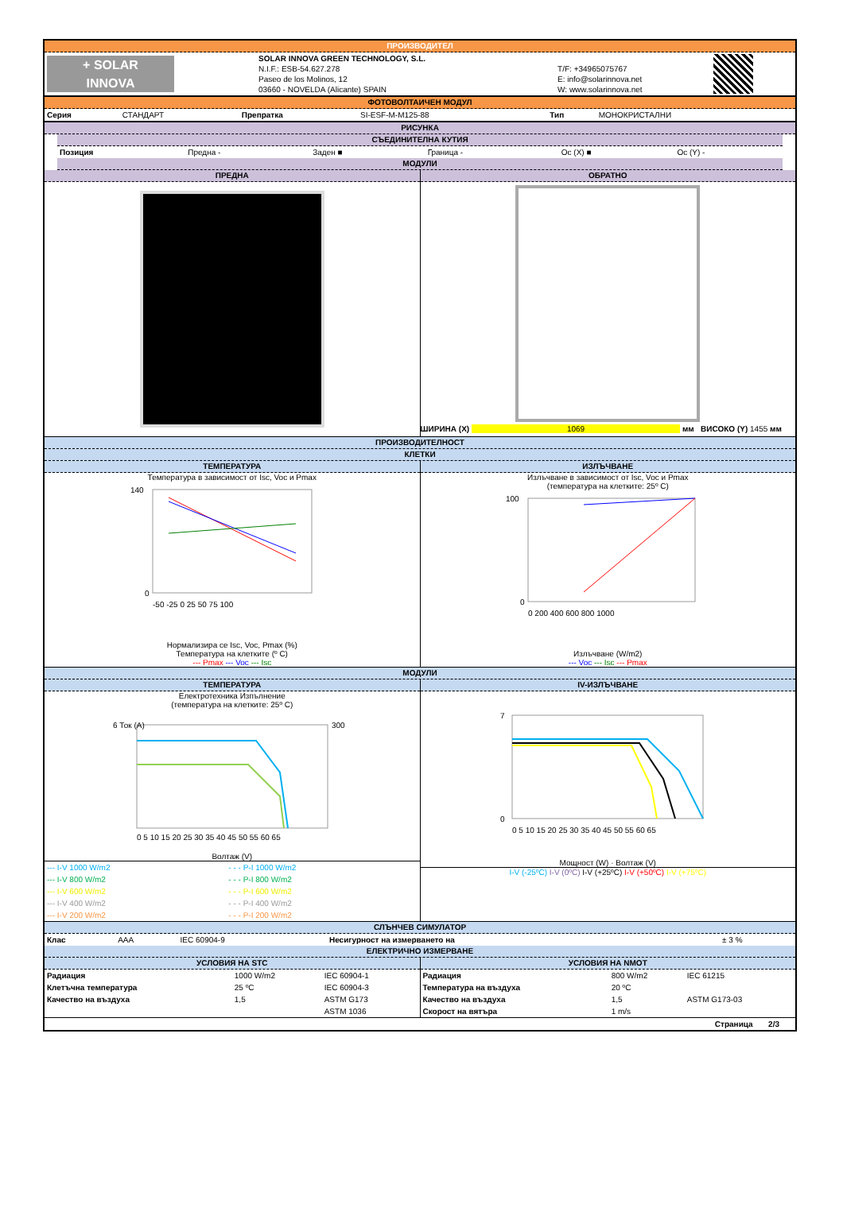ПРОИЗВОДИТЕЛ
| + SOLAR INNOVA | SOLAR INNOVA GREEN TECHNOLOGY, S.L. N.I.F.: ESB-54.627.278 Paseo de los Molinos, 12 03660 - NOVELDA (Alicante) SPAIN | T/F: +34965075767 E: info@solarinnova.net W: www.solarinnova.net | |
ФОТОВОЛТАИЧЕН МОДУЛ
| Серия | СТАНДАРТ | Препратка | SI-ESF-M-M125-88 | Тип | МОНОКРИСТАЛНИ |
РИСУНКА
СЪЕДИНИТЕЛНА КУТИЯ
| Позиция | Предна - | Заден ■ | Граница - | Ос (X) ■ | Ос (Y) - |
МОДУЛИ
ПРЕДНА ОБРАТНО
ШИРИНА (X) 1069 мм ВИСОКО (Y) 1455 мм
ПРОИЗВОДИТЕЛНОСТ
КЛЕТКИ
ТЕМПЕРАТУРА
Температура в зависимост от Isc, Voc и Pmax
140
0
-50 -25 0 25 50 75 100
Нормализира се Isc, Voc, Pmax (%)
Температура на клетките (º C)
--- Pmax --- Voc --- Isc
ИЗЛЪЧВАНЕ
Излъчване в зависимост от Isc, Voc и Pmax
(температура на клетките: 25º C)
100
0
0 200 400 600 800 1000
Излъчване (W/m2)
--- Voc --- Isc --- Pmax
МОДУЛИ
ТЕМПЕРАТУРА
Електротехника Изпълнение
(температура на клетките: 25º C)
6 Ток (A)
300
0 5 10 15 20 25 30 35 40 45 50 55 60 65
Волтаж (V)
| --- I-V 1000 W/m2 | - - - P-I 1000 W/m2 |
| --- I-V 800 W/m2 | - - - P-I 800 W/m2 |
| --- I-V 600 W/m2 | - - - P-I 600 W/m2 |
| --- I-V 400 W/m2 | - - - P-I 400 W/m2 |
| --- I-V 200 W/m2 | - - - P-I 200 W/m2 |
IV-ИЗЛЪЧВАНЕ
7
0
0 5 10 15 20 25 30 35 40 45 50 55 60 65
Мощност (W) · Волтаж (V)
I-V (-25ºC) I-V (0ºC) I-V (+25ºC) I-V (+50ºC) I-V (+75ºC)
СЛЪНЧЕВ СИМУЛАТОР
| Клас | AAA | IEC 60904-9 | Несигурност на измерването на | ± 3 % |
ЕЛЕКТРИЧНО ИЗМЕРВАНЕ
УСЛОВИЯ НА STC
| Радиация | 1000 W/m2 | IEC 60904-1 |
| Клетъчна температура | 25 ºC | IEC 60904-3 |
| Качество на въздуха | 1,5 | ASTM G173 |
| | | ASTM 1036 |
УСЛОВИЯ НА NMOT
| Радиация | 800 W/m2 | IEC 61215 |
| Температура на въздуха | 20 ºC | |
| Качество на въздуха | 1,5 | ASTM G173-03 |
| Скорост на вятъра | 1 m/s | |
Страница 2/3